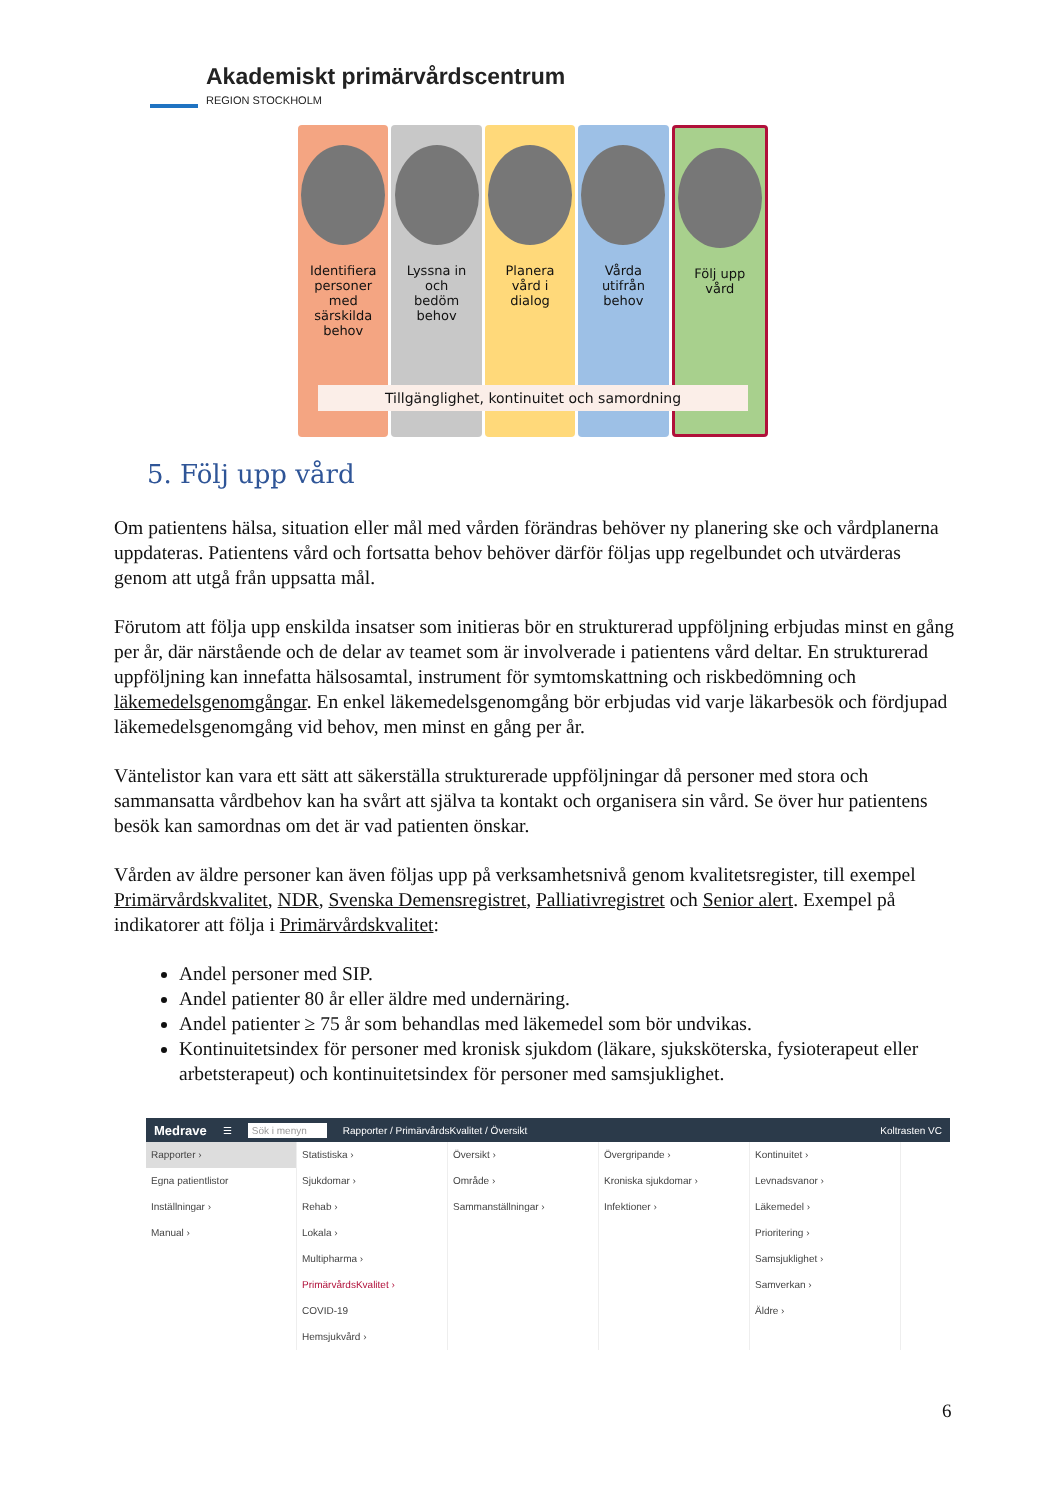Akademiskt primärvårdscentrum
REGION STOCKHOLM
Identifiera
personer
med
särskilda
behov
Lyssna in
och
bedöm
behov
Planera
vård i
dialog
Vårda
utifrån
behov
Följ upp
vård
Tillgänglighet, kontinuitet och samordning
5. Följ upp vård
Om patientens hälsa, situation eller mål med vården förändras behöver ny planering ske och vårdplanerna uppdateras. Patientens vård och fortsatta behov behöver därför följas upp regelbundet och utvärderas genom att utgå från uppsatta mål.
Förutom att följa upp enskilda insatser som initieras bör en strukturerad uppföljning erbjudas minst en gång per år, där närstående och de delar av teamet som är involverade i patientens vård deltar. En strukturerad uppföljning kan innefatta hälsosamtal, instrument för symtomskattning och riskbedömning och läkemedelsgenomgångar. En enkel läkemedelsgenomgång bör erbjudas vid varje läkarbesök och fördjupad läkemedelsgenomgång vid behov, men minst en gång per år.
Väntelistor kan vara ett sätt att säkerställa strukturerade uppföljningar då personer med stora och sammansatta vårdbehov kan ha svårt att själva ta kontakt och organisera sin vård. Se över hur patientens besök kan samordnas om det är vad patienten önskar.
Vården av äldre personer kan även följas upp på verksamhetsnivå genom kvalitetsregister, till exempel Primärvårdskvalitet, NDR, Svenska Demensregistret, Palliativregistret och Senior alert. Exempel på indikatorer att följa i Primärvårdskvalitet:
Andel personer med SIP.
Andel patienter 80 år eller äldre med undernäring.
Andel patienter ≥ 75 år som behandlas med läkemedel som bör undvikas.
Kontinuitetsindex för personer med kronisk sjukdom (läkare, sjuksköterska, fysioterapeut eller arbetsterapeut) och kontinuitetsindex för personer med samsjuklighet.
Medrave ☰ Sök i menyn Rapporter / PrimärvårdsKvalitet / Översikt Koltrasten VC
Rapporter ›
Egna patientlistor
Inställningar ›
Manual ›
Statistiska ›
Sjukdomar ›
Rehab ›
Lokala ›
Multipharma ›
PrimärvårdsKvalitet ›
COVID-19
Hemsjukvård ›
Översikt ›
Område ›
Sammanställningar ›
Övergripande ›
Kroniska sjukdomar ›
Infektioner ›
Kontinuitet ›
Levnadsvanor ›
Läkemedel ›
Prioritering ›
Samsjuklighet ›
Samverkan ›
Äldre ›
6